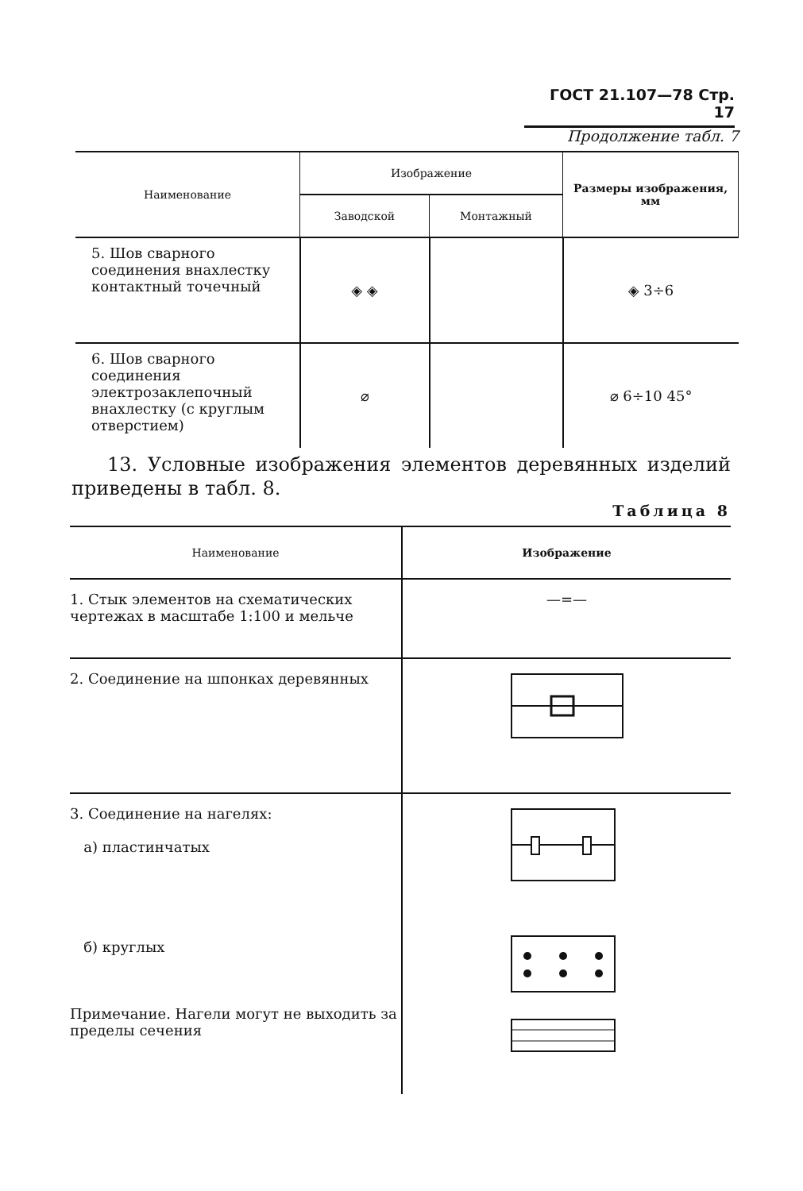ГОСТ 21.107—78 Стр. 17
Продолжение табл. 7
| Наименование | Изображение | | Размеры изображения, мм |
| --- | --- | --- | --- |
| | Заводской | Монтажный | |
| 5. Шов сварного соединения внахлестку контактный точечный | ◈ ◈ | | ◈ 3÷6 |
| 6. Шов сварного соединения электрозаклепочный внахлестку (с круглым отверстием) | ⌀ | | ⌀ 6÷10 45° |
13. Условные изображения элементов деревянных изделий приведены в табл. 8.
Таблица 8
| Наименование | Изображение |
| --- | --- |
| 1. Стык элементов на схематических чертежах в масштабе 1:100 и мельче | —=— |
| 2. Соединение на шпонках деревянных | |
| 3. Соединение на нагелях: а) пластинчатых б) круглых Примечание. Нагели могут не выходить за пределы сечения | |